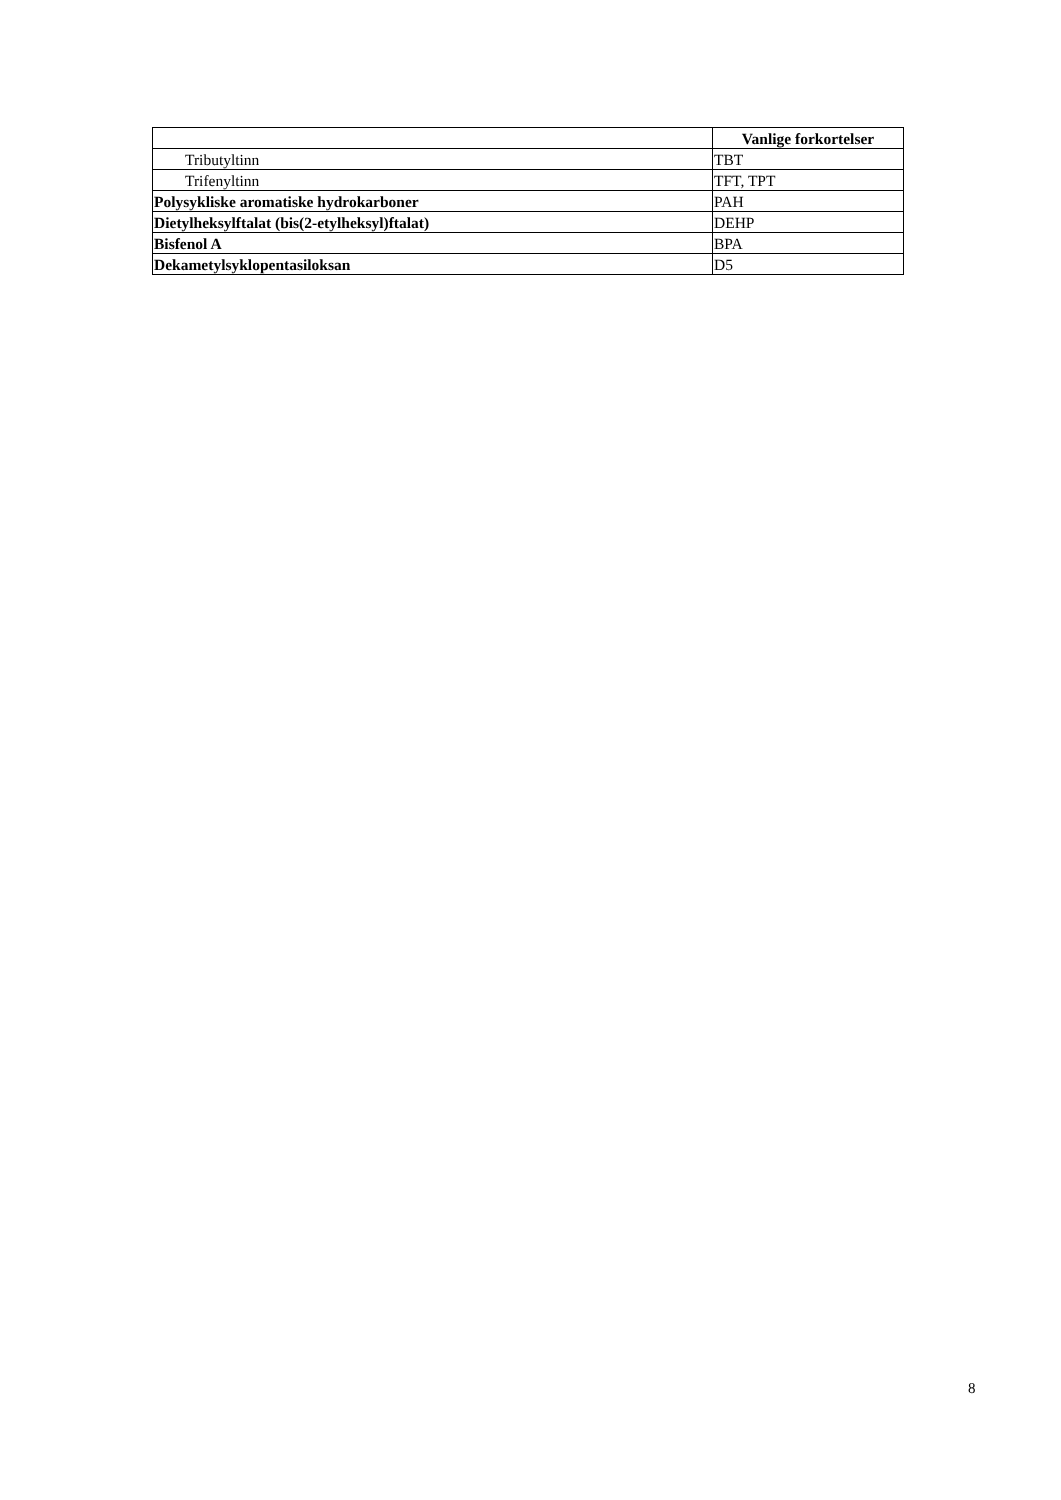| | Vanlige forkortelser |
| Tributyltinn | TBT |
| Trifenyltinn | TFT, TPT |
| Polysykliske aromatiske hydrokarboner | PAH |
| Dietylheksylftalat (bis(2-etylheksyl)ftalat) | DEHP |
| Bisfenol A | BPA |
| Dekametylsyklopentasiloksan | D5 |
8